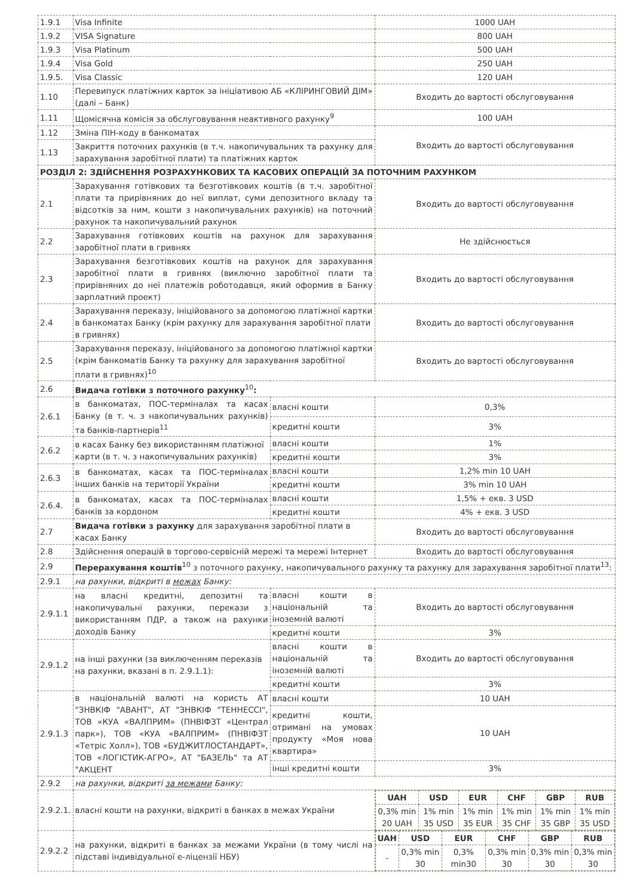| 1.9.1 | Visa Infinite | | 1000 UAH |
| 1.9.2 | VISA Signature | | 800 UAH |
| 1.9.3 | Visa Platinum | | 500 UAH |
| 1.9.4 | Visa Gold | | 250 UAH |
| 1.9.5. | Visa Classic | | 120 UAH |
| 1.10 | Перевипуск платіжних карток за ініціативою АБ «КЛІРИНГОВИЙ ДІМ» (далі – Банк) | | Входить до вартості обслуговування |
| 1.11 | Щомісячна комісія за обслуговування неактивного рахунку<sup>9</sup> | | 100 UAH |
| 1.12 | Зміна ПІН-коду в банкоматах | | Входить до вартості обслуговування |
| 1.13 | Закриття поточних рахунків (в т.ч. накопичувальних та рахунку для зарахування заробітної плати) та платіжних карток | | |
| РОЗДІЛ 2: ЗДІЙСНЕННЯ РОЗРАХУНКОВИХ ТА КАСОВИХ ОПЕРАЦІЙ ЗА ПОТОЧНИМ РАХУНКОМ | | | |
| 2.1 | Зарахування готівкових та безготівкових коштів (в т.ч. заробітної плати та прирівняних до неї виплат, суми депозитного вкладу та відсотків за ним, кошти з накопичувальних рахунків) на поточний рахунок та накопичувальний рахунок | | Входить до вартості обслуговування |
| 2.2 | Зарахування готівкових коштів на рахунок для зарахування заробітної плати в гривнях | | Не здійснюється |
| 2.3 | Зарахування безготівкових коштів на рахунок для зарахування заробітної плати в гривнях (виключно заробітної плати та прирівняних до неї платежів роботодавця, який оформив в Банку зарплатний проект) | | Входить до вартості обслуговування |
| 2.4 | Зарахування переказу, ініційованого за допомогою платіжної картки в банкоматах Банку (крім рахунку для зарахування заробітної плати в гривнях) | | Входить до вартості обслуговування |
| 2.5 | Зарахування переказу, ініційованого за допомогою платіжної картки (крім банкоматів Банку та рахунку для зарахування заробітної плати в гривнях)<sup>10</sup> | | Входить до вартості обслуговування |
| 2.6 | Видача готівки з поточного рахунку<sup>10</sup> : | | |
| 2.6.1 | в банкоматах, ПОС-терміналах та касах Банку (в т. ч. з накопичувальних рахунків) та банків-партнерів<sup>11</sup> | власні кошти | 0,3% |
| | | кредитні кошти | 3% |
| 2.6.2 | в касах Банку без використанням платіжної карти (в т. ч. з накопичувальних рахунків) | власні кошти | 1% |
| | | кредитні кошти | 3% |
| 2.6.3 | в банкоматах, касах та ПОС-терміналах інших банків на території України | власні кошти | 1,2% min 10 UAH |
| | | кредитні кошти | 3% min 10 UAH |
| 2.6.4. | в банкоматах, касах та ПОС-терміналах банків за кордоном | власні кошти | 1,5% + екв. 3 USD |
| | | кредитні кошти | 4% + екв. 3 USD |
| 2.7 | Видача готівки з рахунку для зарахування заробітної плати в касах Банку | | Входить до вартості обслуговування |
| 2.8 | Здійснення операцій в торгово-сервісній мережі та мережі Інтернет | | Входить до вартості обслуговування |
| 2.9 | Перерахування коштів<sup>10</sup> з поточного рахунку, накопичувального рахунку та рахунку для зарахування заробітної плати<sup>13</sup>: | | |
| 2.9.1 | на рахунки, відкриті в межах Банку: | | |
| 2.9.1.1 | на власні кредитні, депозитні та накопичувальні рахунки, перекази з використанням ПДР, а також на рахунки доходів Банку | власні кошти в національній та іноземній валюті | Входить до вартості обслуговування |
| | | кредитні кошти | 3% |
| 2.9.1.2 | на інші рахунки (за виключенням переказів на рахунки, вказані в п. 2.9.1.1): | власні кошти в національній та іноземній валюті | Входить до вартості обслуговування |
| | | кредитні кошти | 3% |
| 2.9.1.3 | в національній валюті на користь АТ "ЗНВКІФ "АВАНТ", АТ "ЗНВКІФ "ТЕННЕССІ", ТОВ «КУА «ВАЛПРИМ» (ПНВІФЗТ «Централ парк»), ТОВ «КУА «ВАЛПРИМ» (ПНВІФЗТ «Тетріс Холл»), ТОВ «БУДЖИТЛОСТАНДАРТ», ТОВ «ЛОГІСТИК-АГРО», АТ "БАЗЕЛЬ" та АТ "АКЦЕНТ | власні кошти | 10 UAH |
| | | кредитні кошти, отримані на умовах продукту «Моя нова квартира» | 10 UAH |
| | | інші кредитні кошти | 3% |
| 2.9.2 | на рахунки, відкриті за межами Банку: | | |
| 2.9.2.1. | власні кошти на рахунки, відкриті в банках в межах України | | / UAH / USD / EUR / CHF / GBP / RUB / / --- / --- / --- / --- / --- / --- / / 0,3% min 20 UAH / 1% min 35 USD / 1% min 35 EUR / 1% min 35 CHF / 1% min 35 GBP / 1% min 35 USD / |
| 2.9.2.2 | на рахунки, відкриті в банках за межами України (в тому числі на підставі індивідуальної е-ліцензії НБУ) | | / UAH / USD / EUR / CHF / GBP / RUB / / --- / --- / --- / --- / --- / --- / / - / 0,3% min 30 / 0,3% min30 / 0,3% min 30 / 0,3% min 30 / 0,3% min 30 / |